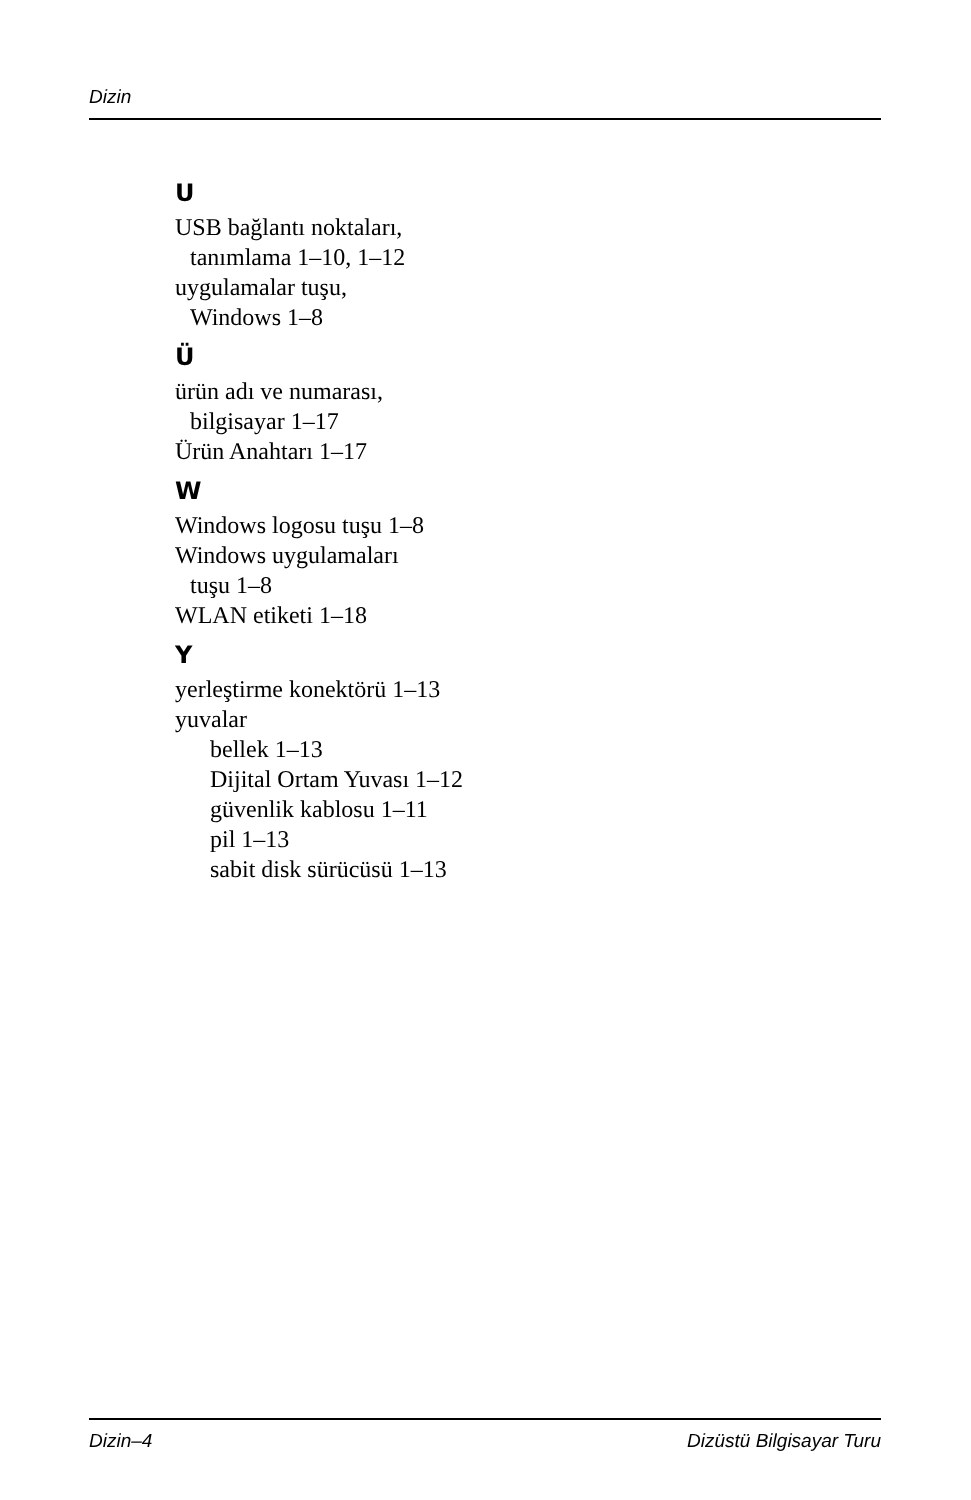Dizin
U
USB bağlantı noktaları,
tanımlama 1–10, 1–12
uygulamalar tuşu,
Windows 1–8
Ü
ürün adı ve numarası,
bilgisayar 1–17
Ürün Anahtarı 1–17
W
Windows logosu tuşu 1–8
Windows uygulamaları
tuşu 1–8
WLAN etiketi 1–18
Y
yerleştirme konektörü 1–13
yuvalar
bellek 1–13
Dijital Ortam Yuvası 1–12
güvenlik kablosu 1–11
pil 1–13
sabit disk sürücüsü 1–13
Dizin–4 Dizüstü Bilgisayar Turu